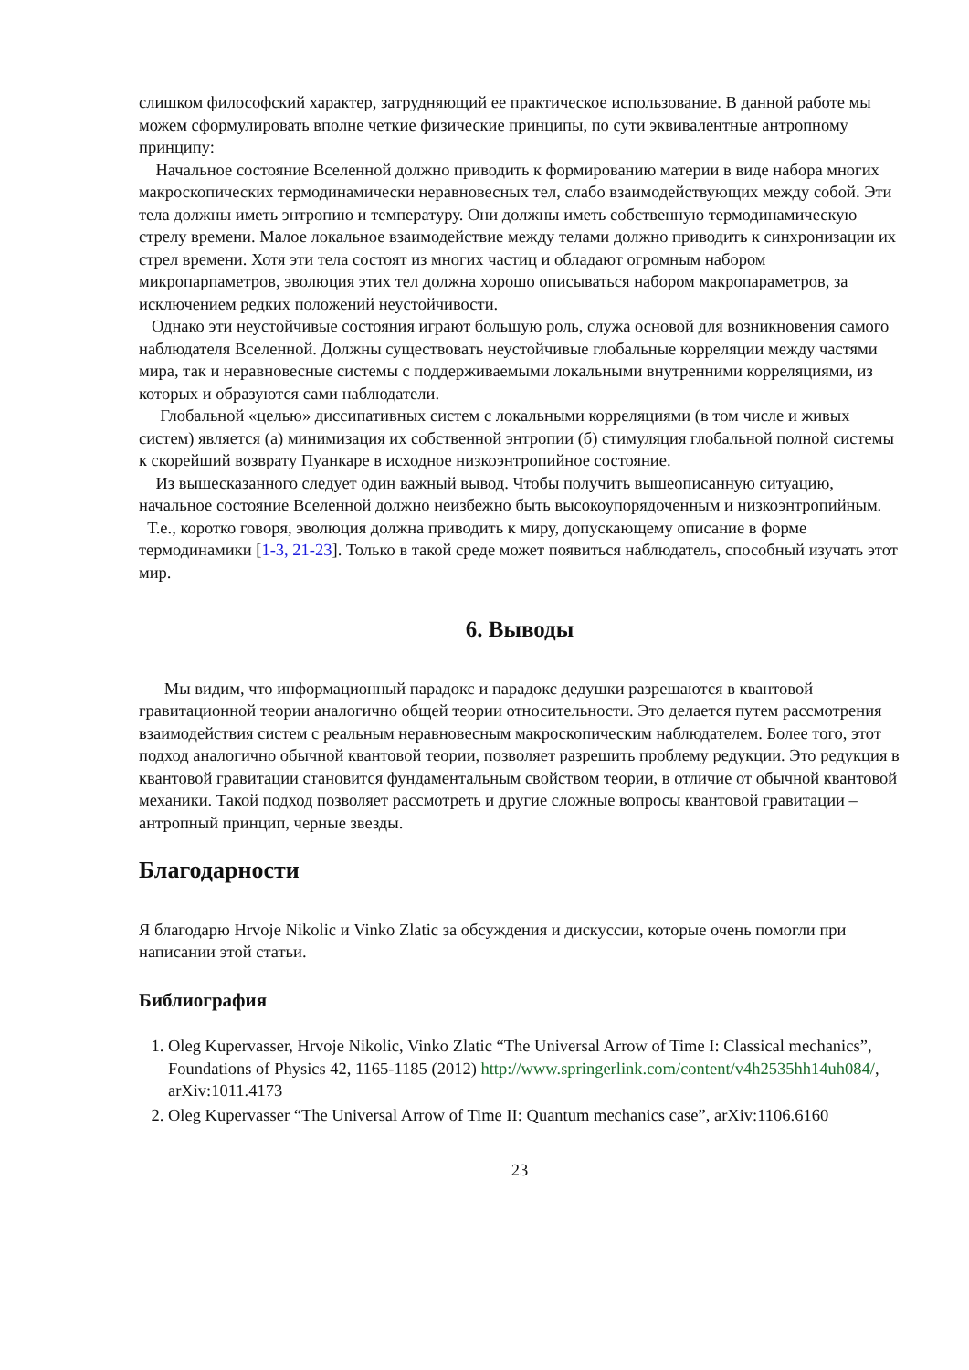слишком философский характер, затрудняющий ее практическое использование. В данной работе мы можем сформулировать вполне четкие физические принципы, по сути эквивалентные антропному принципу:
Начальное состояние Вселенной должно приводить к формированию материи в виде набора многих макроскопических термодинамически неравновесных тел, слабо взаимодействующих между собой. Эти тела должны иметь энтропию и температуру. Они должны иметь собственную термодинамическую стрелу времени. Малое локальное взаимодействие между телами должно приводить к синхронизации их стрел времени. Хотя эти тела состоят из многих частиц и обладают огромным набором микропарпаметров, эволюция этих тел должна хорошо описываться набором макропараметров, за исключением редких положений неустойчивости.
Однако эти неустойчивые состояния играют большую роль, служа основой для возникновения самого наблюдателя Вселенной. Должны существовать неустойчивые глобальные корреляции между частями мира, так и неравновесные системы с поддерживаемыми локальными внутренними корреляциями, из которых и образуются сами наблюдатели.
Глобальной «целью» диссипативных систем с локальными корреляциями (в том числе и живых систем) является (а) минимизация их собственной энтропии (б) стимуляция глобальной полной системы к скорейший возврату Пуанкаре в исходное низкоэнтропийное состояние.
Из вышесказанного следует один важный вывод. Чтобы получить вышеописанную ситуацию, начальное состояние Вселенной должно неизбежно быть высокоупорядоченным и низкоэнтропийным.
Т.е., коротко говоря, эволюция должна приводить к миру, допускающему описание в форме термодинамики [1-3, 21-23]. Только в такой среде может появиться наблюдатель, способный изучать этот мир.
6. Выводы
Мы видим, что информационный парадокс и парадокс дедушки разрешаются в квантовой гравитационной теории аналогично общей теории относительности. Это делается путем рассмотрения взаимодействия систем с реальным неравновесным макроскопическим наблюдателем. Более того, этот подход аналогично обычной квантовой теории, позволяет разрешить проблему редукции. Это редукция в квантовой гравитации становится фундаментальным свойством теории, в отличие от обычной квантовой механики. Такой подход позволяет рассмотреть и другие сложные вопросы квантовой гравитации – антропный принцип, черные звезды.
Благодарности
Я благодарю Hrvoje Nikolic и Vinko Zlatic за обсуждения и дискуссии, которые очень помогли при написании этой статьи.
Библиография
1. Oleg Kupervasser, Hrvoje Nikolic, Vinko Zlatic “The Universal Arrow of Time I: Classical mechanics”, Foundations of Physics 42, 1165-1185 (2012) http://www.springerlink.com/content/v4h2535hh14uh084/, arXiv:1011.4173
2. Oleg Kupervasser “The Universal Arrow of Time II: Quantum mechanics case”, arXiv:1106.6160
23